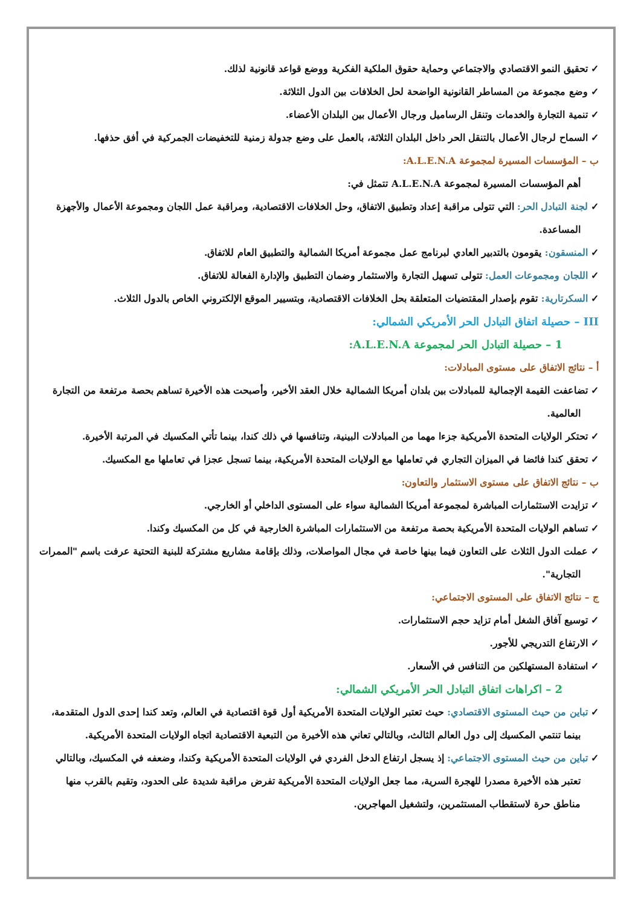تحقيق النمو الاقتصادي والاجتماعي وحماية حقوق الملكية الفكرية ووضع قواعد قانونية لذلك.
وضع مجموعة من المساطر القانونية الواضحة لحل الخلافات بين الدول الثلاثة.
تنمية التجارة والخدمات وتنقل الرساميل ورجال الأعمال بين البلدان الأعضاء.
السماح لرجال الأعمال بالتنقل الحر داخل البلدان الثلاثة، بالعمل على وضع جدولة زمنية للتخفيضات الجمركية في أفق حذفها.
ب – المؤسسات المسيرة لمجموعة A.L.E.N.A:
أهم المؤسسات المسيرة لمجموعة A.L.E.N.A تتمثل في:
لجنة التبادل الحر: التي تتولى مراقبة إعداد وتطبيق الاتفاق، وحل الخلافات الاقتصادية، ومراقبة عمل اللجان ومجموعة الأعمال والأجهزة المساعدة.
المنسقون: يقومون بالتدبير العادي لبرنامج عمل مجموعة أمريكا الشمالية والتطبيق العام للاتفاق.
اللجان ومجموعات العمل: تتولى تسهيل التجارة والاستثمار وضمان التطبيق والإدارة الفعالة للاتفاق.
السكرتارية: تقوم بإصدار المقتضيات المتعلقة بحل الخلافات الاقتصادية، وبتسيير الموقع الإلكتروني الخاص بالدول الثلاث.
III – حصيلة اتفاق التبادل الحر الأمريكي الشمالي:
1 – حصيلة التبادل الحر لمجموعة A.L.E.N.A:
أ – نتائج الاتفاق على مستوى المبادلات:
تضاعفت القيمة الإجمالية للمبادلات بين بلدان أمريكا الشمالية خلال العقد الأخير، وأصبحت هذه الأخيرة تساهم بحصة مرتفعة من التجارة العالمية.
تحتكر الولايات المتحدة الأمريكية جزءا مهما من المبادلات البينية، وتنافسها في ذلك كندا، بينما تأتي المكسيك في المرتبة الأخيرة.
تحقق كندا فائضا في الميزان التجاري في تعاملها مع الولايات المتحدة الأمريكية، بينما تسجل عجزا في تعاملها مع المكسيك.
ب – نتائج الاتفاق على مستوى الاستثمار والتعاون:
تزايدت الاستثمارات المباشرة لمجموعة أمريكا الشمالية سواء على المستوى الداخلي أو الخارجي.
تساهم الولايات المتحدة الأمريكية بحصة مرتفعة من الاستثمارات المباشرة الخارجية في كل من المكسيك وكندا.
عملت الدول الثلاث على التعاون فيما بينها خاصة في مجال المواصلات، وذلك بإقامة مشاريع مشتركة للبنية التحتية عرفت باسم "الممرات التجارية".
ج – نتائج الاتفاق على المستوى الاجتماعي:
توسيع آفاق الشغل أمام تزايد حجم الاستثمارات.
الارتفاع التدريجي للأجور.
استفادة المستهلكين من التنافس في الأسعار.
2 – اكراهات اتفاق التبادل الحر الأمريكي الشمالي:
تباين من حيث المستوى الاقتصادي: حيث تعتبر الولايات المتحدة الأمريكية أول قوة اقتصادية في العالم، وتعد كندا إحدى الدول المتقدمة، بينما تنتمي المكسيك إلى دول العالم الثالث، وبالتالي تعاني هذه الأخيرة من التبعية الاقتصادية اتجاه الولايات المتحدة الأمريكية.
تباين من حيث المستوى الاجتماعي: إذ يسجل ارتفاع الدخل الفردي في الولايات المتحدة الأمريكية وكندا، وضعفه في المكسيك، وبالتالي تعتبر هذه الأخيرة مصدرا للهجرة السرية، مما جعل الولايات المتحدة الأمريكية تفرض مراقبة شديدة على الحدود، وتقيم بالقرب منها مناطق حرة لاستقطاب المستثمرين، ولتشغيل المهاجرين.